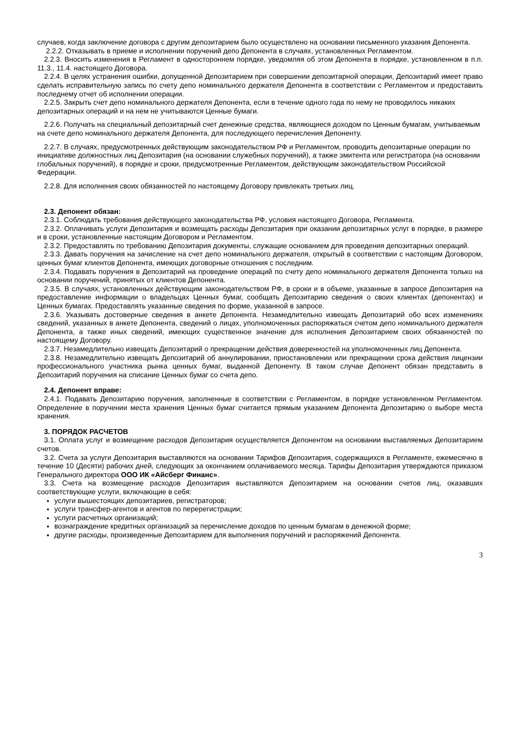случаев, когда заключение договора с другим депозитарием было осуществлено на основании письменного указания Депонента.
2.2.2. Отказывать в приеме и исполнении поручений депо Депонента в случаях, установленных Регламентом.
2.2.3. Вносить изменения в Регламент в одностороннем порядке, уведомляя об этом Депонента в порядке, установленном в п.п. 11.3., 11.4. настоящего Договора.
2.2.4. В целях устранения ошибки, допущенной Депозитарием при совершении депозитарной операции, Депозитарий имеет право сделать исправительную запись по счету депо номинального держателя Депонента в соответствии с Регламентом и предоставить последнему отчет об исполнении операции.
2.2.5. Закрыть счет депо номинального держателя Депонента, если в течение одного года по нему не проводилось никаких депозитарных операций и на нем не учитываются Ценные бумаги.
2.2.6. Получать на специальный депозитарный счет денежные средства, являющиеся доходом по Ценным бумагам, учитываемым на счете депо номинального держателя Депонента, для последующего перечисления Депоненту.
2.2.7. В случаях, предусмотренных действующим законодательством РФ и Регламентом, проводить депозитарные операции по инициативе должностных лиц Депозитария (на основании служебных поручений), а также эмитента или регистратора (на основании глобальных поручений), в порядке и сроки, предусмотренные Регламентом, действующим законодательством Российской Федерации.
2.2.8. Для исполнения своих обязанностей по настоящему Договору привлекать третьих лиц.
2.3. Депонент обязан:
2.3.1. Соблюдать требования действующего законодательства РФ, условия настоящего Договора, Регламента.
2.3.2. Оплачивать услуги Депозитария и возмещать расходы Депозитария при оказании депозитарных услуг в порядке, в размере и в сроки, установленные настоящим Договором и Регламентом.
2.3.2. Предоставлять по требованию Депозитария документы, служащие основанием для проведения депозитарных операций.
2.3.3. Давать поручения на зачисление на счет депо номинального держателя, открытый в соответствии с настоящим Договором, ценных бумаг клиентов Депонента, имеющих договорные отношения с последним.
2.3.4. Подавать поручения в Депозитарий на проведение операций по счету депо номинального держателя Депонента только на основании поручений, принятых от клиентов Депонента.
2.3.5. В случаях, установленных действующим законодательством РФ, в сроки и в объеме, указанные в запросе Депозитария на предоставление информации о владельцах Ценных бумаг, сообщать Депозитарию сведения о своих клиентах (депонентах) и Ценных бумагах. Предоставлять указанные сведения по форме, указанной в запросе.
2.3.6. Указывать достоверные сведения в анкете Депонента. Незамедлительно извещать Депозитарий обо всех изменениях сведений, указанных в анкете Депонента, сведений о лицах, уполномоченных распоряжаться счетом депо номинального держателя Депонента, а также иных сведений, имеющих существенное значение для исполнения Депозитарием своих обязанностей по настоящему Договору.
2.3.7. Незамедлительно извещать Депозитарий о прекращении действия доверенностей на уполномоченных лиц Депонента.
2.3.8. Незамедлительно извещать Депозитарий об аннулировании, приостановлении или прекращении срока действия лицензии профессионального участника рынка ценных бумаг, выданной Депоненту. В таком случае Депонент обязан представить в Депозитарий поручения на списание Ценных бумаг со счета депо.
2.4. Депонент вправе:
2.4.1. Подавать Депозитарию поручения, заполненные в соответствии с Регламентом, в порядке установленном Регламентом. Определение в поручении места хранения Ценных бумаг считается прямым указанием Депонента Депозитарию о выборе места хранения.
3. ПОРЯДОК РАСЧЕТОВ
3.1. Оплата услуг и возмещение расходов Депозитария осуществляется Депонентом на основании выставляемых Депозитарием счетов.
3.2. Счета за услуги Депозитария выставляются на основании Тарифов Депозитария, содержащихся в Регламенте, ежемесячно в течение 10 (Десяти) рабочих дней, следующих за окончанием оплачиваемого месяца. Тарифы Депозитария утверждаются приказом Генерального директора ООО ИК «Айсберг Финанс».
3.3. Счета на возмещение расходов Депозитария выставляются Депозитарием на основании счетов лиц, оказавших соответствующие услуги, включающие в себя:
услуги вышестоящих депозитариев, регистраторов;
услуги трансфер-агентов и агентов по перерегистрации;
услуги расчетных организаций;
вознаграждение кредитных организаций за перечисление доходов по ценным бумагам в денежной форме;
другие расходы, произведенные Депозитарием для выполнения поручений и распоряжений Депонента.
3